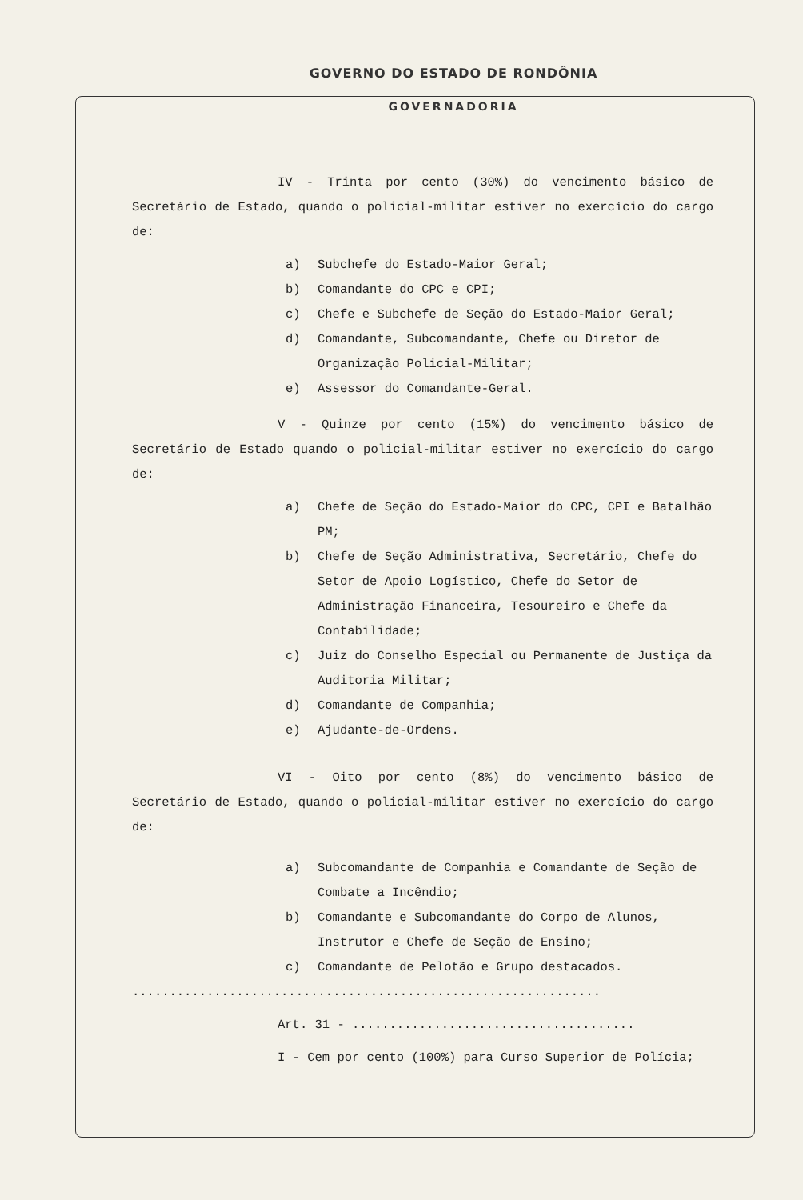GOVERNO DO ESTADO DE RONDÔNIA
GOVERNADORIA
IV - Trinta por cento (30%) do vencimento básico de Secretário de Estado, quando o policial-militar estiver no exercício do cargo de:
a) Subchefe do Estado-Maior Geral;
b) Comandante do CPC e CPI;
c) Chefe e Subchefe de Seção do Estado-Maior Geral;
d) Comandante, Subcomandante, Chefe ou Diretor de Organização Policial-Militar;
e) Assessor do Comandante-Geral.
V - Quinze por cento (15%) do vencimento básico de Secretário de Estado quando o policial-militar estiver no exercício do cargo de:
a) Chefe de Seção do Estado-Maior do CPC, CPI e Batalhão PM;
b) Chefe de Seção Administrativa, Secretário, Chefe do Setor de Apoio Logístico, Chefe do Setor de Administração Financeira, Tesoureiro e Chefe da Contabilidade;
c) Juiz do Conselho Especial ou Permanente de Justiça da Auditoria Militar;
d) Comandante de Companhia;
e) Ajudante-de-Ordens.
VI - Oito por cento (8%) do vencimento básico de Secretário de Estado, quando o policial-militar estiver no exercício do cargo de:
a) Subcomandante de Companhia e Comandante de Seção de Combate a Incêndio;
b) Comandante e Subcomandante do Corpo de Alunos, Instrutor e Chefe de Seção de Ensino;
c) Comandante de Pelotão e Grupo destacados.
...............................................................
Art. 31 - ......................................
I - Cem por cento (100%) para Curso Superior de Polícia;